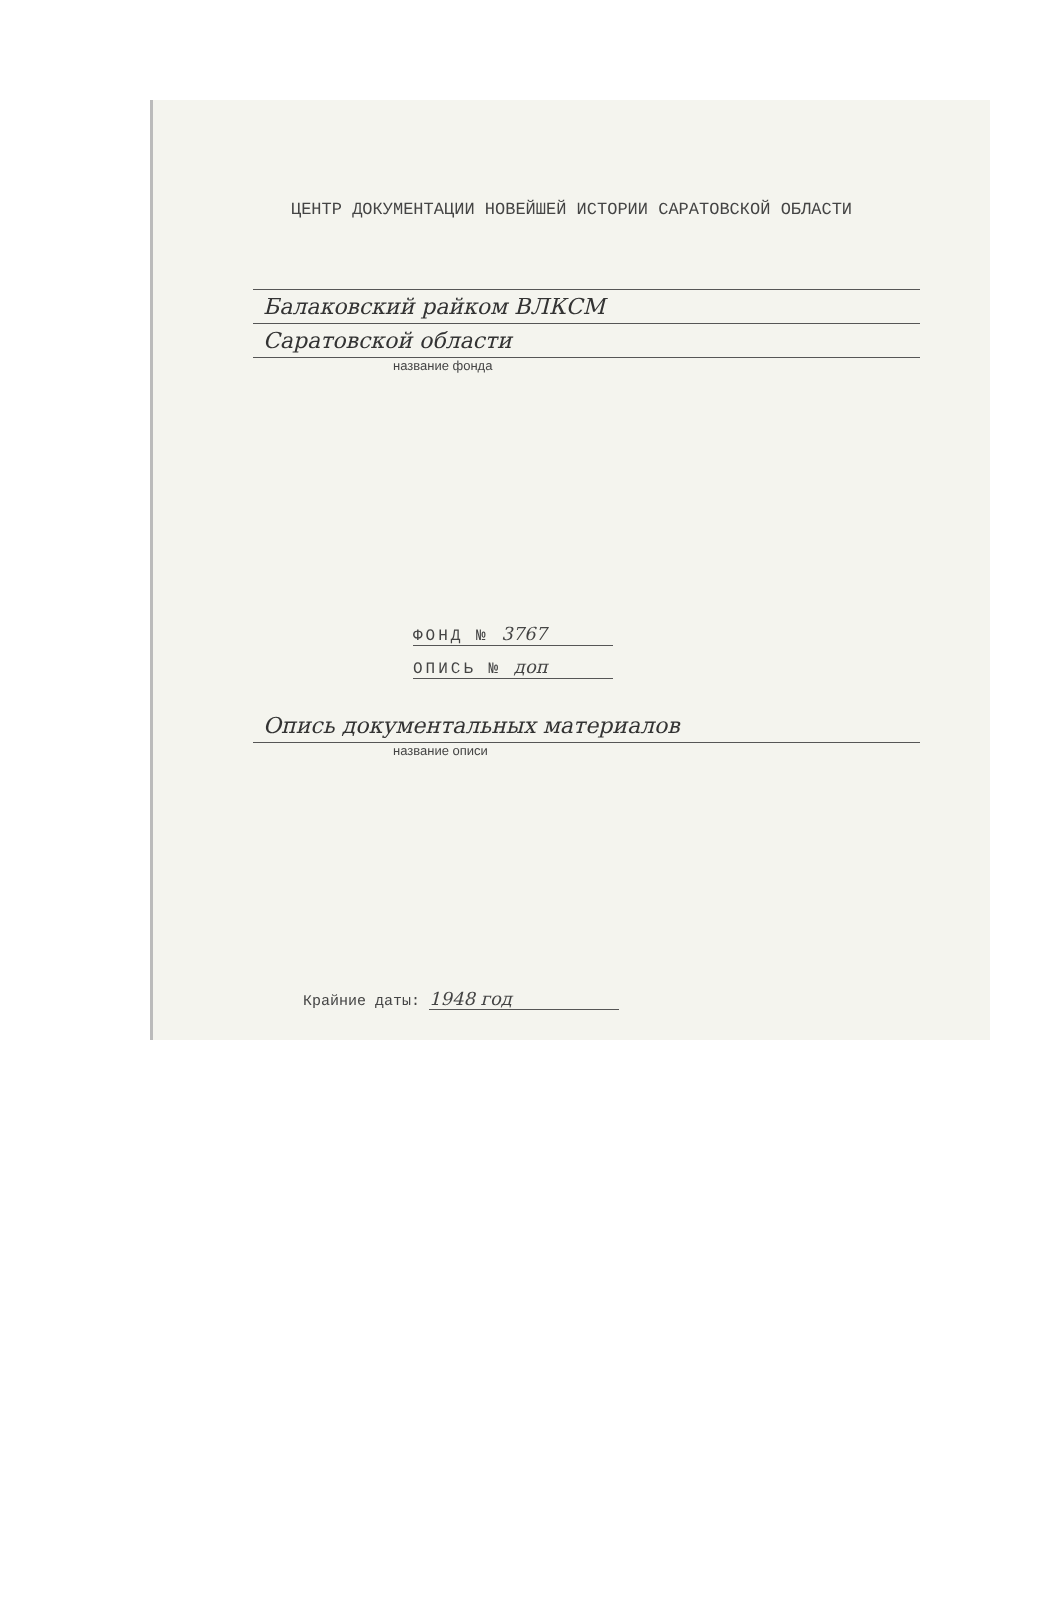ЦЕНТР ДОКУМЕНТАЦИИ НОВЕЙШЕЙ ИСТОРИИ САРАТОВСКОЙ ОБЛАСТИ
Балаковский райком ВЛКСМ
Саратовской области
название фонда
ФОНД № 3767
ОПИСЬ № доп
Опись документальных материалов
название описи
Крайние даты: 1948 год